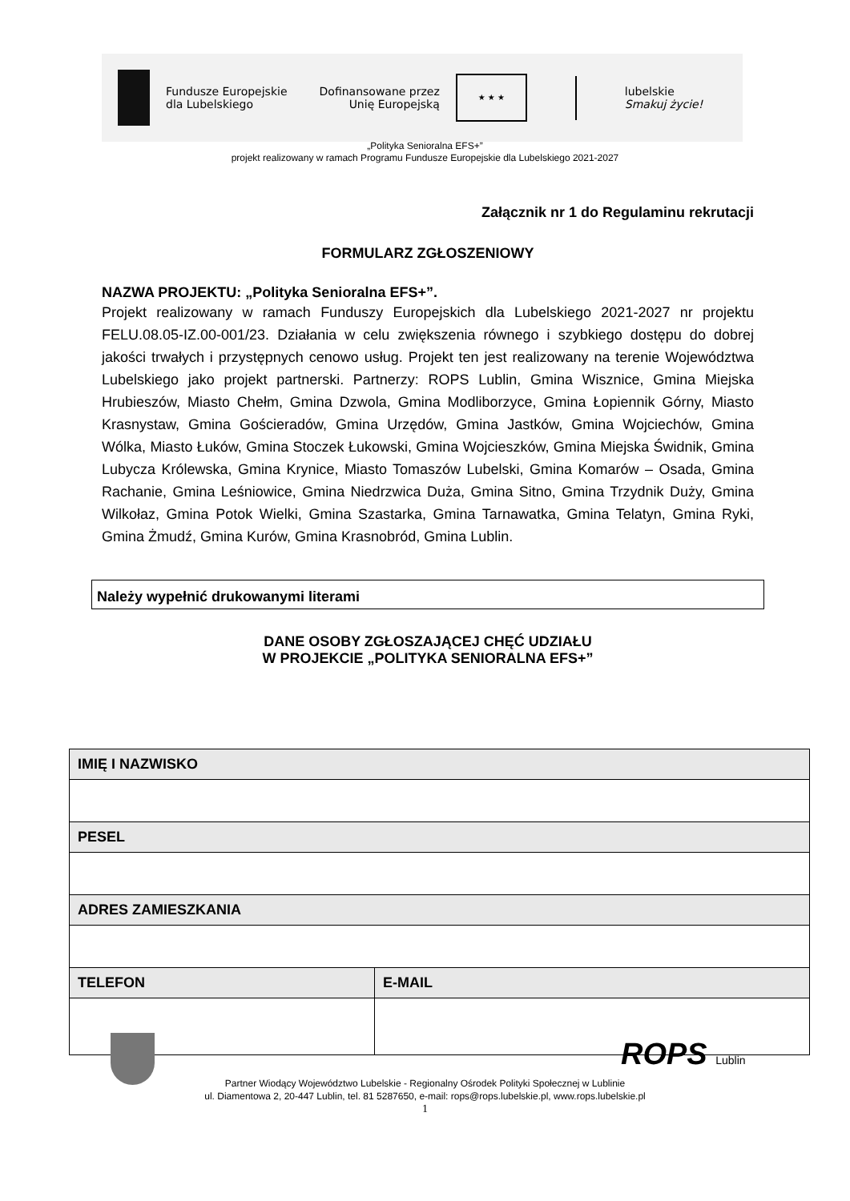Fundusze Europejskie
dla Lubelskiego
Dofinansowane przez
Unię Europejską
★ ★ ★
lubelskie
Smakuj życie!
„Polityka Senioralna EFS+”
projekt realizowany w ramach Programu Fundusze Europejskie dla Lubelskiego 2021-2027
Załącznik nr 1 do Regulaminu rekrutacji
FORMULARZ ZGŁOSZENIOWY
NAZWA PROJEKTU: „Polityka Senioralna EFS+”.
Projekt realizowany w ramach Funduszy Europejskich dla Lubelskiego 2021-2027 nr projektu FELU.08.05-IZ.00-001/23. Działania w celu zwiększenia równego i szybkiego dostępu do dobrej jakości trwałych i przystępnych cenowo usług. Projekt ten jest realizowany na terenie Województwa Lubelskiego jako projekt partnerski. Partnerzy: ROPS Lublin, Gmina Wisznice, Gmina Miejska Hrubieszów, Miasto Chełm, Gmina Dzwola, Gmina Modliborzyce, Gmina Łopiennik Górny, Miasto Krasnystaw, Gmina Gościeradów, Gmina Urzędów, Gmina Jastków, Gmina Wojciechów, Gmina Wólka, Miasto Łuków, Gmina Stoczek Łukowski, Gmina Wojcieszków, Gmina Miejska Świdnik, Gmina Lubycza Królewska, Gmina Krynice, Miasto Tomaszów Lubelski, Gmina Komarów – Osada, Gmina Rachanie, Gmina Leśniowice, Gmina Niedrzwica Duża, Gmina Sitno, Gmina Trzydnik Duży, Gmina Wilkołaz, Gmina Potok Wielki, Gmina Szastarka, Gmina Tarnawatka, Gmina Telatyn, Gmina Ryki, Gmina Żmudź, Gmina Kurów, Gmina Krasnobród, Gmina Lublin.
Należy wypełnić drukowanymi literami
DANE OSOBY ZGŁOSZAJĄCEJ CHĘĆ UDZIAŁU
W PROJEKCIE „POLITYKA SENIORALNA EFS+”
| IMIĘ I NAZWISKO | |
| --- | --- |
| PESEL | |
| ADRES ZAMIESZKANIA | |
| TELEFON | E-MAIL |
ROPS Lublin
Partner Wiodący Województwo Lubelskie - Regionalny Ośrodek Polityki Społecznej w Lublinie
ul. Diamentowa 2, 20-447 Lublin, tel. 81 5287650, e-mail: rops@rops.lubelskie.pl, www.rops.lubelskie.pl
1